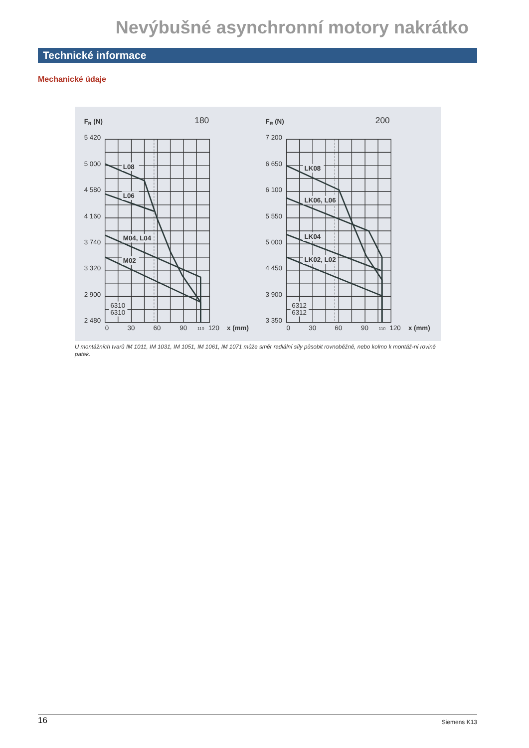Nevýbušné asynchronní motory nakrátko
Technické informace
Mechanické údaje
FR (N)
180
5 420
5 000
4 580
4 160
3 740
3 320
2 900
2 480
L08
L06
M04, L04
M02
6310
6310
0
30
60
90
110
120
x (mm)
FR (N)
200
7 200
6 650
6 100
5 550
5 000
4 450
3 900
3 350
LK08
LK06, L06
LK04
LK02, L02
6312
6312
0
30
60
90
110
120
x (mm)
U montážních tvarů IM 1011, IM 1031, IM 1051, IM 1061, IM 1071 může směr radiální síly působit rovnoběžně, nebo kolmo k montáž-ní rovině patek.
16 Siemens K13